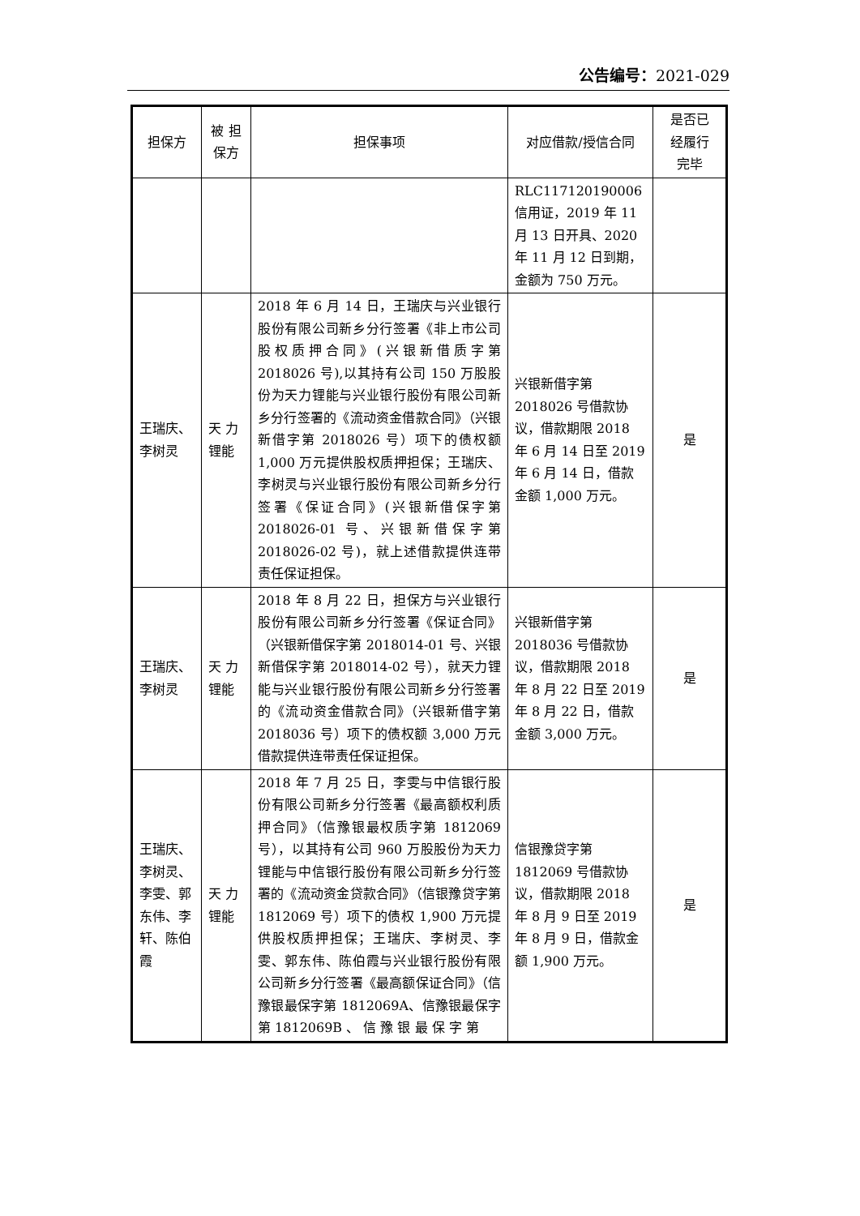公告编号：2021-029
| 担保方 | 被 担 保方 | 担保事项 | 对应借款/授信合同 | 是否已 经履行 完毕 |
| --- | --- | --- | --- | --- |
| | | | RLC117120190006 信用证，2019 年 11 月 13 日开具、2020 年 11 月 12 日到期，金额为 750 万元。 | |
| 王瑞庆、李树灵 | 天 力 锂能 | 2018 年 6 月 14 日，王瑞庆与兴业银行股份有限公司新乡分行签署《非上市公司股权质押合同》(兴银新借质字第 2018026 号),以其持有公司 150 万股股份为天力锂能与兴业银行股份有限公司新乡分行签署的《流动资金借款合同》（兴银新借字第 2018026 号）项下的债权额 1,000 万元提供股权质押担保；王瑞庆、李树灵与兴业银行股份有限公司新乡分行签署《保证合同》(兴银新借保字第 2018026-01 号、兴银新借保字第 2018026-02 号)，就上述借款提供连带责任保证担保。 | 兴银新借字第 2018026 号借款协议，借款期限 2018 年 6 月 14 日至 2019 年 6 月 14 日，借款金额 1,000 万元。 | 是 |
| 王瑞庆、李树灵 | 天 力 锂能 | 2018 年 8 月 22 日，担保方与兴业银行股份有限公司新乡分行签署《保证合同》（兴银新借保字第 2018014-01 号、兴银新借保字第 2018014-02 号），就天力锂能与兴业银行股份有限公司新乡分行签署的《流动资金借款合同》（兴银新借字第 2018036 号）项下的债权额 3,000 万元借款提供连带责任保证担保。 | 兴银新借字第 2018036 号借款协议，借款期限 2018 年 8 月 22 日至 2019 年 8 月 22 日，借款金额 3,000 万元。 | 是 |
| 王瑞庆、李树灵、李雯、郭东伟、李轩、陈伯霞 | 天 力 锂能 | 2018 年 7 月 25 日，李雯与中信银行股份有限公司新乡分行签署《最高额权利质押合同》（信豫银最权质字第 1812069 号），以其持有公司 960 万股股份为天力锂能与中信银行股份有限公司新乡分行签署的《流动资金贷款合同》（信银豫贷字第 1812069 号）项下的债权 1,900 万元提供股权质押担保；王瑞庆、李树灵、李雯、郭东伟、陈伯霞与兴业银行股份有限公司新乡分行签署《最高额保证合同》（信豫银最保字第 1812069A、信豫银最保字第 1812069B 、 信 豫 银 最 保 字 第 | 信银豫贷字第 1812069 号借款协议，借款期限 2018 年 8 月 9 日至 2019 年 8 月 9 日，借款金额 1,900 万元。 | 是 |